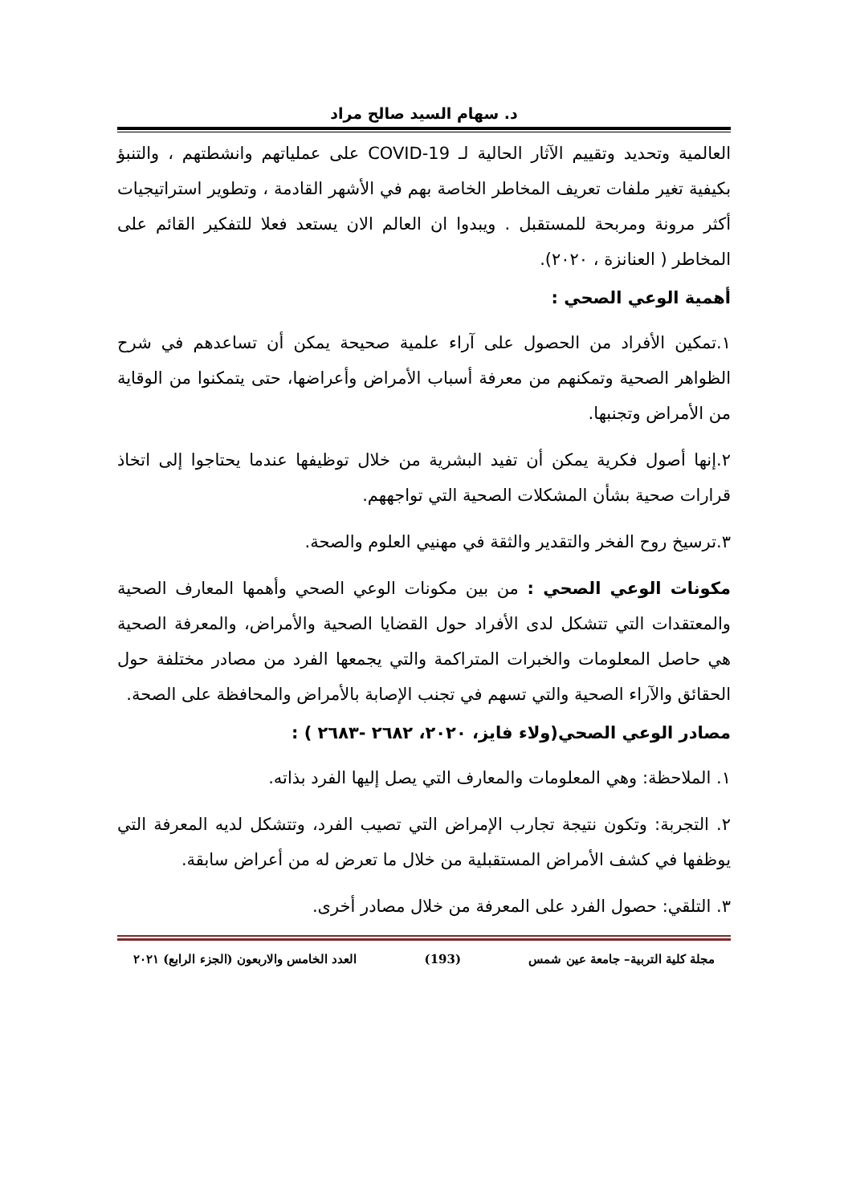د. سهام السيد صالح مراد
العالمية وتحديد وتقييم الآثار الحالية لـ COVID-19 على عملياتهم وانشطتهم ، والتنبؤ بكيفية تغير ملفات تعريف المخاطر الخاصة بهم في الأشهر القادمة ، وتطوير استراتيجيات أكثر مرونة ومربحة للمستقبل . ويبدوا ان العالم الان يستعد فعلا للتفكير القائم على المخاطر ( العنانزة ، ٢٠٢٠).
أهمية الوعي الصحي :
١.تمكين الأفراد من الحصول على آراء علمية صحيحة يمكن أن تساعدهم في شرح الظواهر الصحية وتمكنهم من معرفة أسباب الأمراض وأعراضها، حتى يتمكنوا من الوقاية من الأمراض وتجنبها.
٢.إنها أصول فكرية يمكن أن تفيد البشرية من خلال توظيفها عندما يحتاجوا إلى اتخاذ قرارات صحية بشأن المشكلات الصحية التي تواجههم.
٣.ترسيخ روح الفخر والتقدير والثقة في مهنيي العلوم والصحة.
مكونات الوعي الصحي : من بين مكونات الوعي الصحي وأهمها المعارف الصحية والمعتقدات التي تتشكل لدى الأفراد حول القضايا الصحية والأمراض، والمعرفة الصحية هي حاصل المعلومات والخبرات المتراكمة والتي يجمعها الفرد من مصادر مختلفة حول الحقائق والآراء الصحية والتي تسهم في تجنب الإصابة بالأمراض والمحافظة على الصحة.
مصادر الوعي الصحي(ولاء فايز، ٢٠٢٠، ٢٦٨٢ -٢٦٨٣ ) :
١. الملاحظة: وهي المعلومات والمعارف التي يصل إليها الفرد بذاته.
٢. التجربة: وتكون نتيجة تجارب الإمراض التي تصيب الفرد، وتتشكل لديه المعرفة التي يوظفها في كشف الأمراض المستقبلية من خلال ما تعرض له من أعراض سابقة.
٣. التلقي: حصول الفرد على المعرفة من خلال مصادر أخرى.
مجلة كلية التربية– جامعة عين شمس (193) العدد الخامس والاربعون (الجزء الرابع) ٢٠٢١